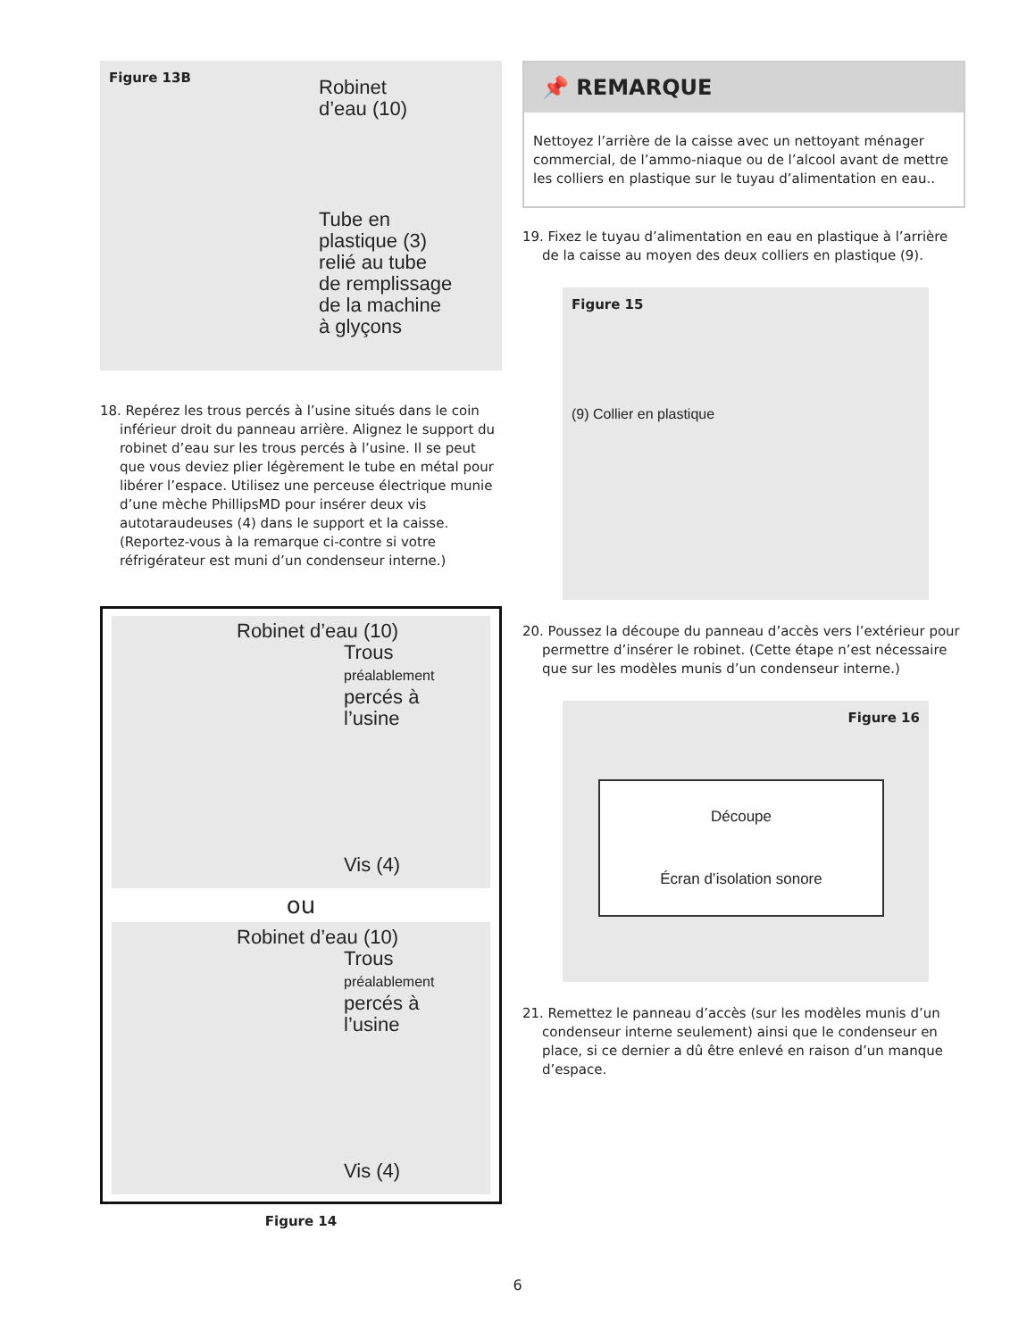Figure 13B
Robinet
d’eau (10)
Tube en
plastique (3)
relié au tube
de remplissage
de la machine
à glyçons
18. Repérez les trous percés à l’usine situés dans le coin inférieur droit du panneau arrière. Alignez le support du robinet d’eau sur les trous percés à l’usine. Il se peut que vous deviez plier légèrement le tube en métal pour libérer l’espace. Utilisez une perceuse électrique munie d’une mèche PhillipsMD pour insérer deux vis autotaraudeuses (4) dans le support et la caisse. (Reportez-vous à la remarque ci-contre si votre réfrigérateur est muni d’un condenseur interne.)
Robinet d’eau (10)
Trous
préalablement
percés à
l’usine
Vis (4)
ou
Robinet d’eau (10)
Trous
préalablement
percés à
l’usine
Vis (4)
Figure 14
📌 REMARQUE
Nettoyez l’arrière de la caisse avec un nettoyant ménager commercial, de l’ammo-niaque ou de l’alcool avant de mettre les colliers en plastique sur le tuyau d’alimentation en eau..
19. Fixez le tuyau d’alimentation en eau en plastique à l’arrière de la caisse au moyen des deux colliers en plastique (9).
Figure 15
(9) Collier en plastique
20. Poussez la découpe du panneau d’accès vers l’extérieur pour permettre d’insérer le robinet. (Cette étape n’est nécessaire que sur les modèles munis d’un condenseur interne.)
Figure 16
Découpe
Écran d’isolation sonore
21. Remettez le panneau d’accès (sur les modèles munis d’un condenseur interne seulement) ainsi que le condenseur en place, si ce dernier a dû être enlevé en raison d’un manque d’espace.
6